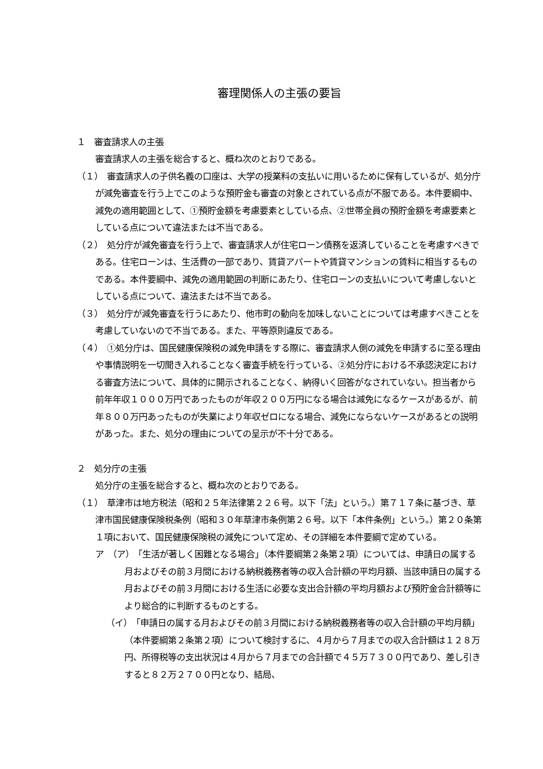審理関係人の主張の要旨
１　審査請求人の主張
審査請求人の主張を総合すると、概ね次のとおりである。
（１）　審査請求人の子供名義の口座は、大学の授業料の支払いに用いるために保有しているが、処分庁が減免審査を行う上でこのような預貯金も審査の対象とされている点が不服である。本件要綱中、減免の適用範囲として、①預貯金額を考慮要素としている点、②世帯全員の預貯金額を考慮要素としている点について違法または不当である。
（２）　処分庁が減免審査を行う上で、審査請求人が住宅ローン債務を返済していることを考慮すべきである。住宅ローンは、生活費の一部であり、賃貸アパートや賃貸マンションの賃料に相当するものである。本件要綱中、減免の適用範囲の判断にあたり、住宅ローンの支払いについて考慮しないとしている点について、違法または不当である。
（３）　処分庁が減免審査を行うにあたり、他市町の動向を加味しないことについては考慮すべきことを考慮していないので不当である。また、平等原則違反である。
（４）　①処分庁は、国民健康保険税の減免申請をする際に、審査請求人側の減免を申請するに至る理由や事情説明を一切聞き入れることなく審査手続を行っている、②処分庁における不承認決定における審査方法について、具体的に開示されることなく、納得いく回答がなされていない。担当者から前年年収１０００万円であったものが年収２００万円になる場合は減免になるケースがあるが、前年８００万円あったものが失業により年収ゼロになる場合、減免にならないケースがあるとの説明があった。また、処分の理由についての呈示が不十分である。
２　処分庁の主張
処分庁の主張を総合すると、概ね次のとおりである。
（１）　草津市は地方税法（昭和２５年法律第２２６号。以下「法」という。）第７１７条に基づき、草津市国民健康保険税条例（昭和３０年草津市条例第２６号。以下「本件条例」という。）第２０条第１項において、国民健康保険税の減免について定め、その詳細を本件要綱で定めている。
ア　（ア）　「生活が著しく困難となる場合」（本件要綱第２条第２項）については、申請日の属する月およびその前３月間における納税義務者等の収入合計額の平均月額、当該申請日の属する月およびその前３月間における生活に必要な支出合計額の平均月額および預貯金合計額等により総合的に判断するものとする。
（イ）　「申請日の属する月およびその前３月間における納税義務者等の収入合計額の平均月額」（本件要綱第２条第２項）について検討するに、４月から７月までの収入合計額は１２８万円、所得税等の支出状況は４月から７月までの合計額で４５万７３００円であり、差し引きすると８２万２７００円となり、結局、